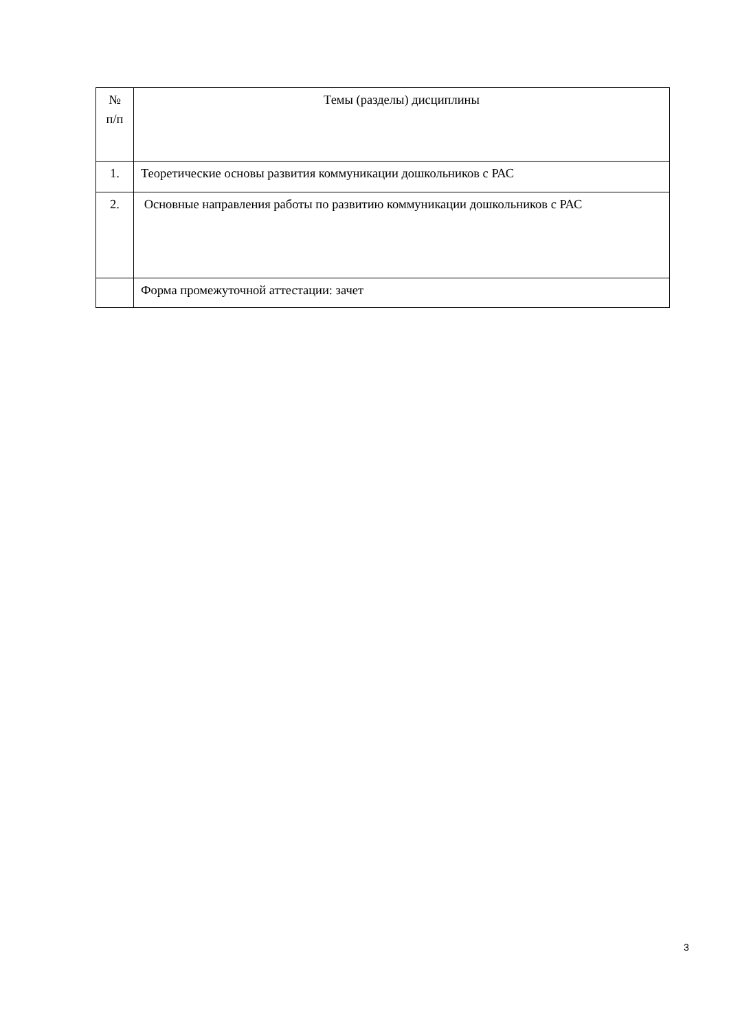| № п/п | Темы (разделы) дисциплины |
| 1. | Теоретические основы развития коммуникации дошкольников с РАС |
| 2. | Основные направления работы по развитию коммуникации дошкольников с РАС |
| | Форма промежуточной аттестации: зачет |
3